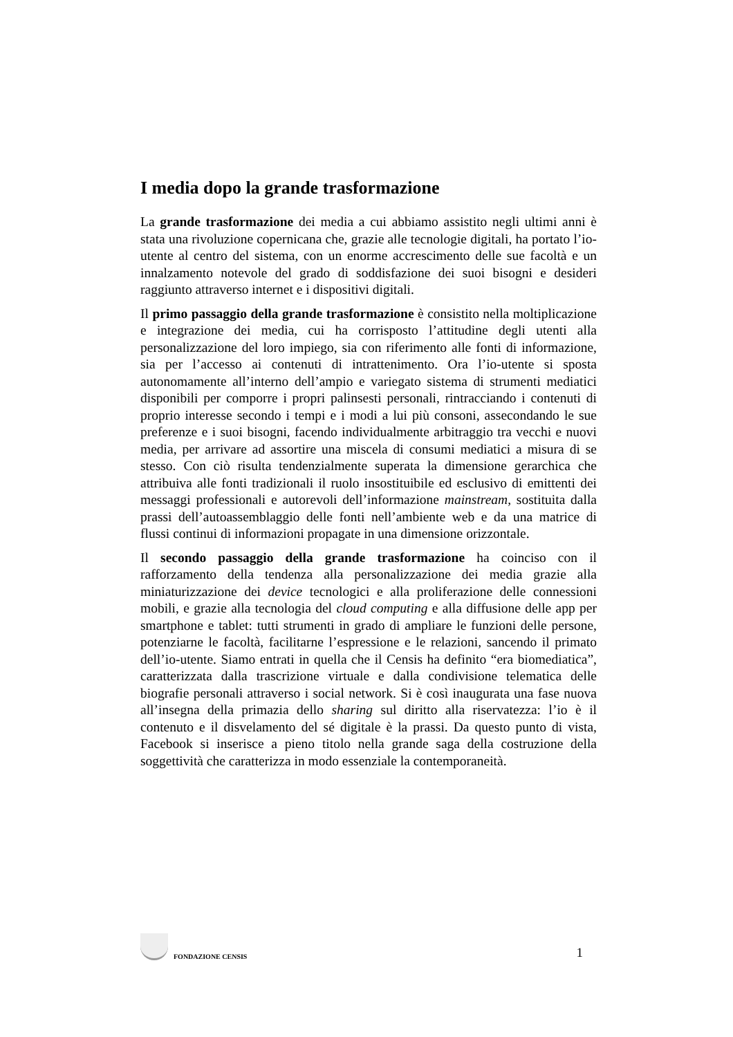I media dopo la grande trasformazione
La grande trasformazione dei media a cui abbiamo assistito negli ultimi anni è stata una rivoluzione copernicana che, grazie alle tecnologie digitali, ha portato l’io-utente al centro del sistema, con un enorme accrescimento delle sue facoltà e un innalzamento notevole del grado di soddisfazione dei suoi bisogni e desideri raggiunto attraverso internet e i dispositivi digitali.
Il primo passaggio della grande trasformazione è consistito nella moltiplicazione e integrazione dei media, cui ha corrisposto l’attitudine degli utenti alla personalizzazione del loro impiego, sia con riferimento alle fonti di informazione, sia per l’accesso ai contenuti di intrattenimento. Ora l’io-utente si sposta autonomamente all’interno dell’ampio e variegato sistema di strumenti mediatici disponibili per comporre i propri palinsesti personali, rintracciando i contenuti di proprio interesse secondo i tempi e i modi a lui più consoni, assecondando le sue preferenze e i suoi bisogni, facendo individualmente arbitraggio tra vecchi e nuovi media, per arrivare ad assortire una miscela di consumi mediatici a misura di se stesso. Con ciò risulta tendenzialmente superata la dimensione gerarchica che attribuiva alle fonti tradizionali il ruolo insostituibile ed esclusivo di emittenti dei messaggi professionali e autorevoli dell’informazione mainstream, sostituita dalla prassi dell’autoassemblaggio delle fonti nell’ambiente web e da una matrice di flussi continui di informazioni propagate in una dimensione orizzontale.
Il secondo passaggio della grande trasformazione ha coinciso con il rafforzamento della tendenza alla personalizzazione dei media grazie alla miniaturizzazione dei device tecnologici e alla proliferazione delle connessioni mobili, e grazie alla tecnologia del cloud computing e alla diffusione delle app per smartphone e tablet: tutti strumenti in grado di ampliare le funzioni delle persone, potenziarne le facoltà, facilitarne l’espressione e le relazioni, sancendo il primato dell’io-utente. Siamo entrati in quella che il Censis ha definito “era biomediatica”, caratterizzata dalla trascrizione virtuale e dalla condivisione telematica delle biografie personali attraverso i social network. Si è così inaugurata una fase nuova all’insegna della primazia dello sharing sul diritto alla riservatezza: l’io è il contenuto e il disvelamento del sé digitale è la prassi. Da questo punto di vista, Facebook si inserisce a pieno titolo nella grande saga della costruzione della soggettività che caratterizza in modo essenziale la contemporaneità.
FONDAZIONE CENSIS
1